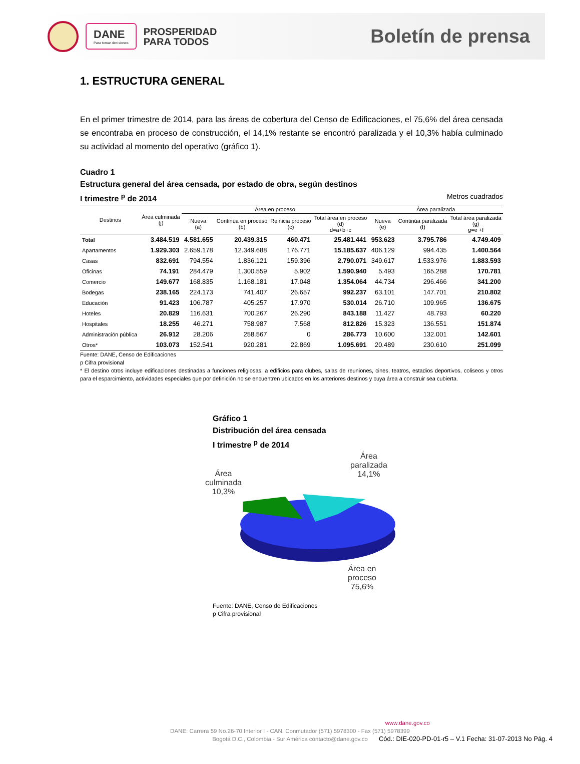DANE
Para tomar decisiones
PROSPERIDAD
PARA TODOS
Boletín de prensa
1. ESTRUCTURA GENERAL
En el primer trimestre de 2014, para las áreas de cobertura del Censo de Edificaciones, el 75,6% del área censada se encontraba en proceso de construcción, el 14,1% restante se encontró paralizada y el 10,3% había culminado su actividad al momento del operativo (gráfico 1).
Cuadro 1
Estructura general del área censada, por estado de obra, según destinos
I trimestre <sup>p</sup> de 2014 Metros cuadrados
| Destinos | Área culminada (j) | Área en proceso | | | | Área paralizada | | |
| --- | --- | --- | --- | --- | --- | --- | --- | --- |
| | | Nueva (a) | Continúa en proceso (b) | Reinicia proceso (c) | Total área en proceso (d) d=a+b+c | Nueva (e) | Continúa paralizada (f) | Total área paralizada (g) g=e +f |
| Total | 3.484.519 | 4.581.655 | 20.439.315 | 460.471 | 25.481.441 | 953.623 | 3.795.786 | 4.749.409 |
| Apartamentos | 1.929.303 | 2.659.178 | 12.349.688 | 176.771 | 15.185.637 | 406.129 | 994.435 | 1.400.564 |
| Casas | 832.691 | 794.554 | 1.836.121 | 159.396 | 2.790.071 | 349.617 | 1.533.976 | 1.883.593 |
| Oficinas | 74.191 | 284.479 | 1.300.559 | 5.902 | 1.590.940 | 5.493 | 165.288 | 170.781 |
| Comercio | 149.677 | 168.835 | 1.168.181 | 17.048 | 1.354.064 | 44.734 | 296.466 | 341.200 |
| Bodegas | 238.165 | 224.173 | 741.407 | 26.657 | 992.237 | 63.101 | 147.701 | 210.802 |
| Educación | 91.423 | 106.787 | 405.257 | 17.970 | 530.014 | 26.710 | 109.965 | 136.675 |
| Hoteles | 20.829 | 116.631 | 700.267 | 26.290 | 843.188 | 11.427 | 48.793 | 60.220 |
| Hospitales | 18.255 | 46.271 | 758.987 | 7.568 | 812.826 | 15.323 | 136.551 | 151.874 |
| Administración pública | 26.912 | 28.206 | 258.567 | 0 | 286.773 | 10.600 | 132.001 | 142.601 |
| Otros* | 103.073 | 152.541 | 920.281 | 22.869 | 1.095.691 | 20.489 | 230.610 | 251.099 |
Fuente: DANE, Censo de Edificaciones
p Cifra provisional
* El destino otros incluye edificaciones destinadas a funciones religiosas, a edificios para clubes, salas de reuniones, cines, teatros, estadios deportivos, coliseos y otros para el esparcimiento, actividades especiales que por definición no se encuentren ubicados en los anteriores destinos y cuya área a construir sea cubierta.
Gráfico 1
Distribución del área censada
I trimestre <sup>p</sup> de 2014
Área
culminada
10,3%
Área
paralizada
14,1%
Área en
proceso
75,6%
Fuente: DANE, Censo de Edificaciones
p Cifra provisional
www.dane.gov.co
DANE: Carrera 59 No.26-70 Interior I - CAN. Conmutador (571) 5978300 - Fax (571) 5978399
Bogotá D.C., Colombia - Sur América contacto@dane.gov.co
Cód.: DIE-020-PD-01-r5 – V.1 Fecha: 31-07-2013 No Pág. 4